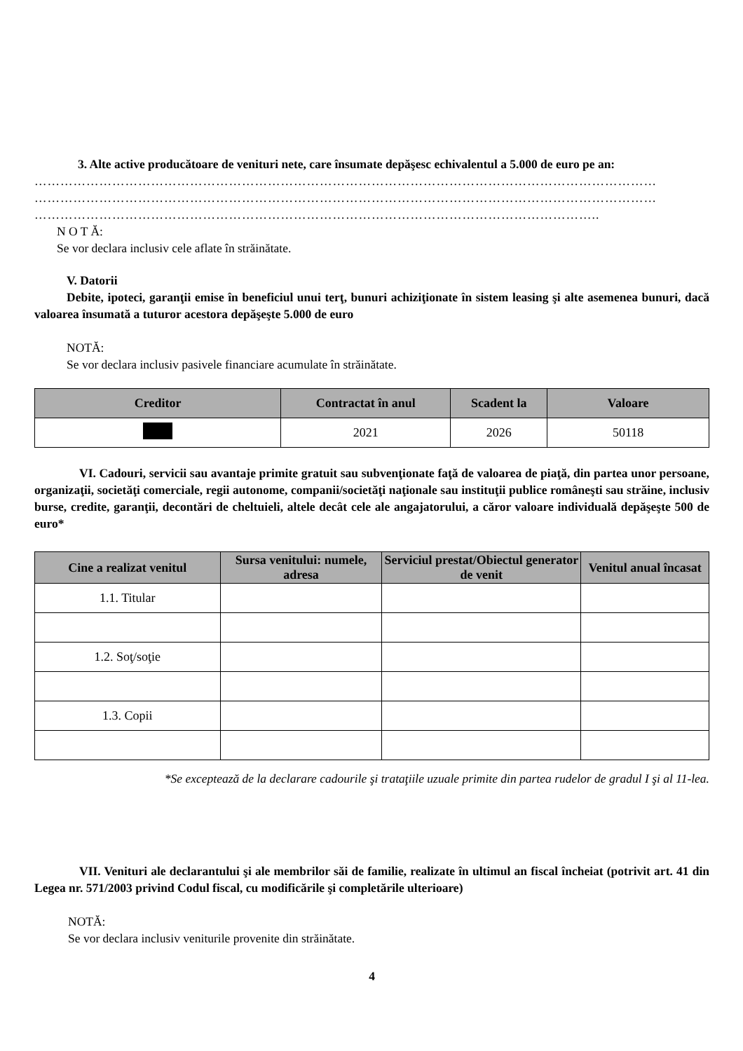3. Alte active producătoare de venituri nete, care însumate depăşesc echivalentul a 5.000 de euro pe an:
………………………………………………………………………………………………………………………………
………………………………………………………………………………………………………………………………
…………………………………………………………………………………………………………………..
N O T Ă:
Se vor declara inclusiv cele aflate în străinătate.
V. Datorii
Debite, ipoteci, garanţii emise în beneficiul unui terţ, bunuri achiziţionate în sistem leasing şi alte asemenea bunuri, dacă valoarea însumată a tuturor acestora depăşeşte 5.000 de euro
NOTĂ:
Se vor declara inclusiv pasivele financiare acumulate în străinătate.
| Creditor | Contractat în anul | Scadent la | Valoare |
| --- | --- | --- | --- |
| | 2021 | 2026 | 50118 |
VI. Cadouri, servicii sau avantaje primite gratuit sau subvenţionate faţă de valoarea de piaţă, din partea unor persoane, organizaţii, societăţi comerciale, regii autonome, companii/societăţi naţionale sau instituţii publice româneşti sau străine, inclusiv burse, credite, garanţii, decontări de cheltuieli, altele decât cele ale angajatorului, a căror valoare individuală depăşeşte 500 de euro*
| Cine a realizat venitul | Sursa venitului: numele, adresa | Serviciul prestat/Obiectul generator de venit | Venitul anual încasat |
| --- | --- | --- | --- |
| 1.1. Titular | | | |
| 1.2. Soţ/soţie | | | |
| 1.3. Copii | | | |
*Se exceptează de la declarare cadourile şi trataţiile uzuale primite din partea rudelor de gradul I şi al 11-lea.
VII. Venituri ale declarantului şi ale membrilor săi de familie, realizate în ultimul an fiscal încheiat (potrivit art. 41 din Legea nr. 571/2003 privind Codul fiscal, cu modificările şi completările ulterioare)
NOTĂ:
Se vor declara inclusiv veniturile provenite din străinătate.
4